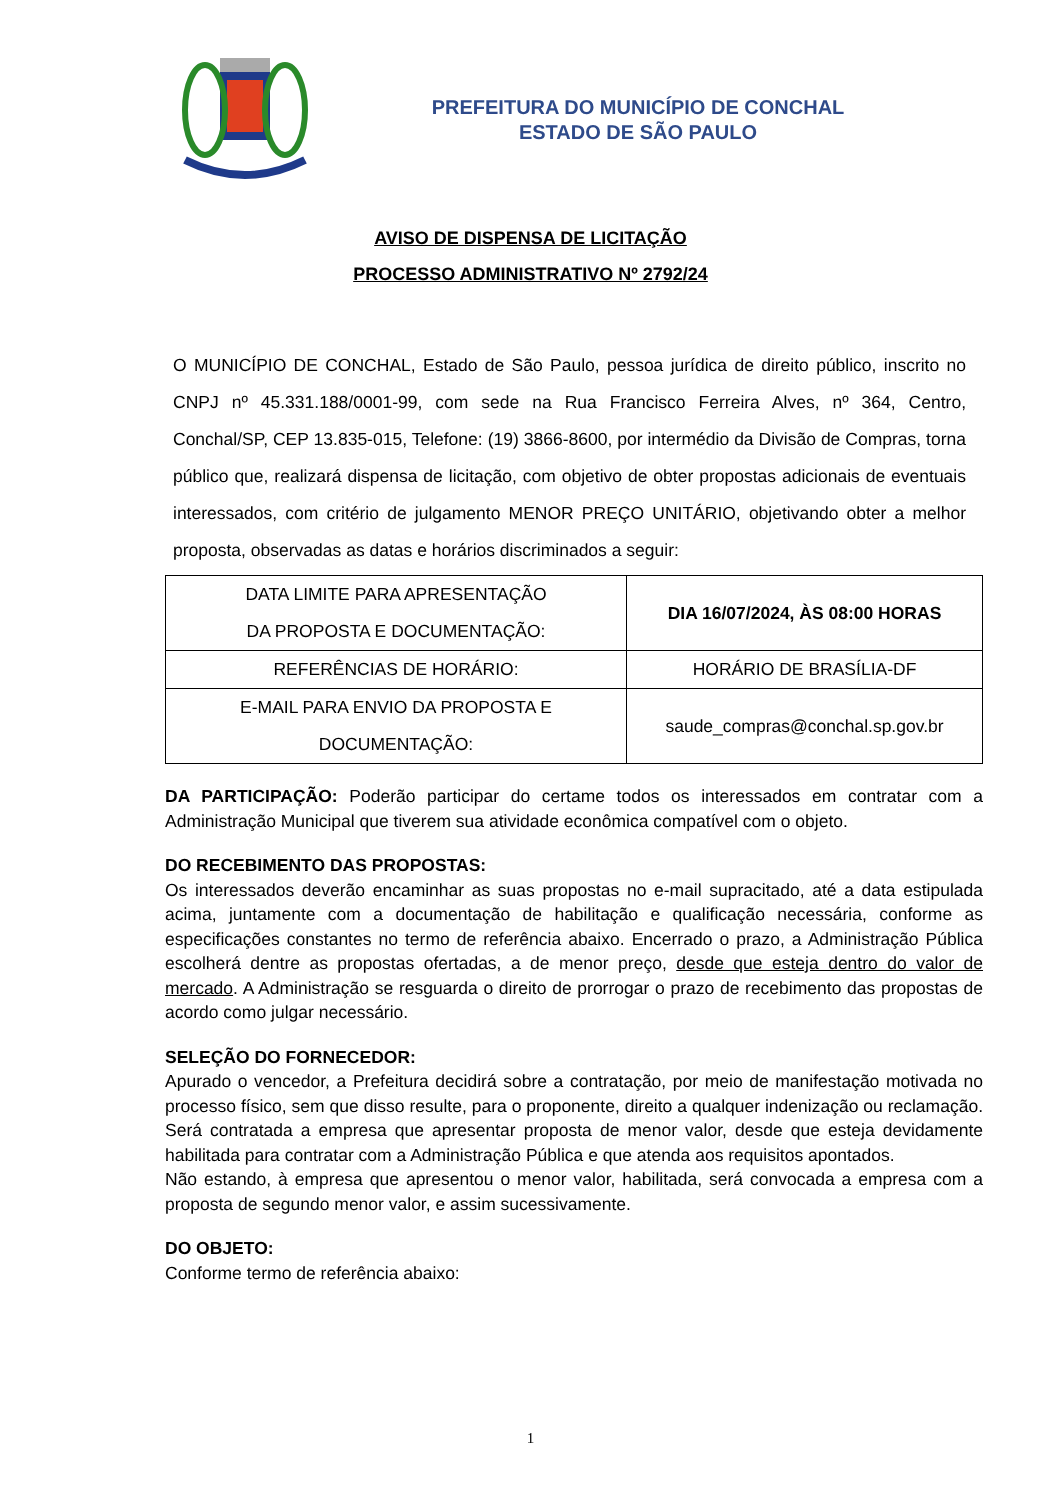PREFEITURA DO MUNICÍPIO DE CONCHAL
ESTADO DE SÃO PAULO
AVISO DE DISPENSA DE LICITAÇÃO
PROCESSO ADMINISTRATIVO Nº 2792/24
O MUNICÍPIO DE CONCHAL, Estado de São Paulo, pessoa jurídica de direito público, inscrito no CNPJ nº 45.331.188/0001-99, com sede na Rua Francisco Ferreira Alves, nº 364, Centro, Conchal/SP, CEP 13.835-015, Telefone: (19) 3866-8600, por intermédio da Divisão de Compras, torna público que, realizará dispensa de licitação, com objetivo de obter propostas adicionais de eventuais interessados, com critério de julgamento MENOR PREÇO UNITÁRIO, objetivando obter a melhor proposta, observadas as datas e horários discriminados a seguir:
| DATA LIMITE PARA APRESENTAÇÃO DA PROPOSTA E DOCUMENTAÇÃO: | DIA 16/07/2024, ÀS 08:00 HORAS |
| REFERÊNCIAS DE HORÁRIO: | HORÁRIO DE BRASÍLIA-DF |
| E-MAIL PARA ENVIO DA PROPOSTA E DOCUMENTAÇÃO: | saude_compras@conchal.sp.gov.br |
DA PARTICIPAÇÃO: Poderão participar do certame todos os interessados em contratar com a Administração Municipal que tiverem sua atividade econômica compatível com o objeto.
DO RECEBIMENTO DAS PROPOSTAS:
Os interessados deverão encaminhar as suas propostas no e-mail supracitado, até a data estipulada acima, juntamente com a documentação de habilitação e qualificação necessária, conforme as especificações constantes no termo de referência abaixo. Encerrado o prazo, a Administração Pública escolherá dentre as propostas ofertadas, a de menor preço, desde que esteja dentro do valor de mercado. A Administração se resguarda o direito de prorrogar o prazo de recebimento das propostas de acordo como julgar necessário.
SELEÇÃO DO FORNECEDOR:
Apurado o vencedor, a Prefeitura decidirá sobre a contratação, por meio de manifestação motivada no processo físico, sem que disso resulte, para o proponente, direito a qualquer indenização ou reclamação. Será contratada a empresa que apresentar proposta de menor valor, desde que esteja devidamente habilitada para contratar com a Administração Pública e que atenda aos requisitos apontados.
Não estando, à empresa que apresentou o menor valor, habilitada, será convocada a empresa com a proposta de segundo menor valor, e assim sucessivamente.
DO OBJETO:
Conforme termo de referência abaixo:
1